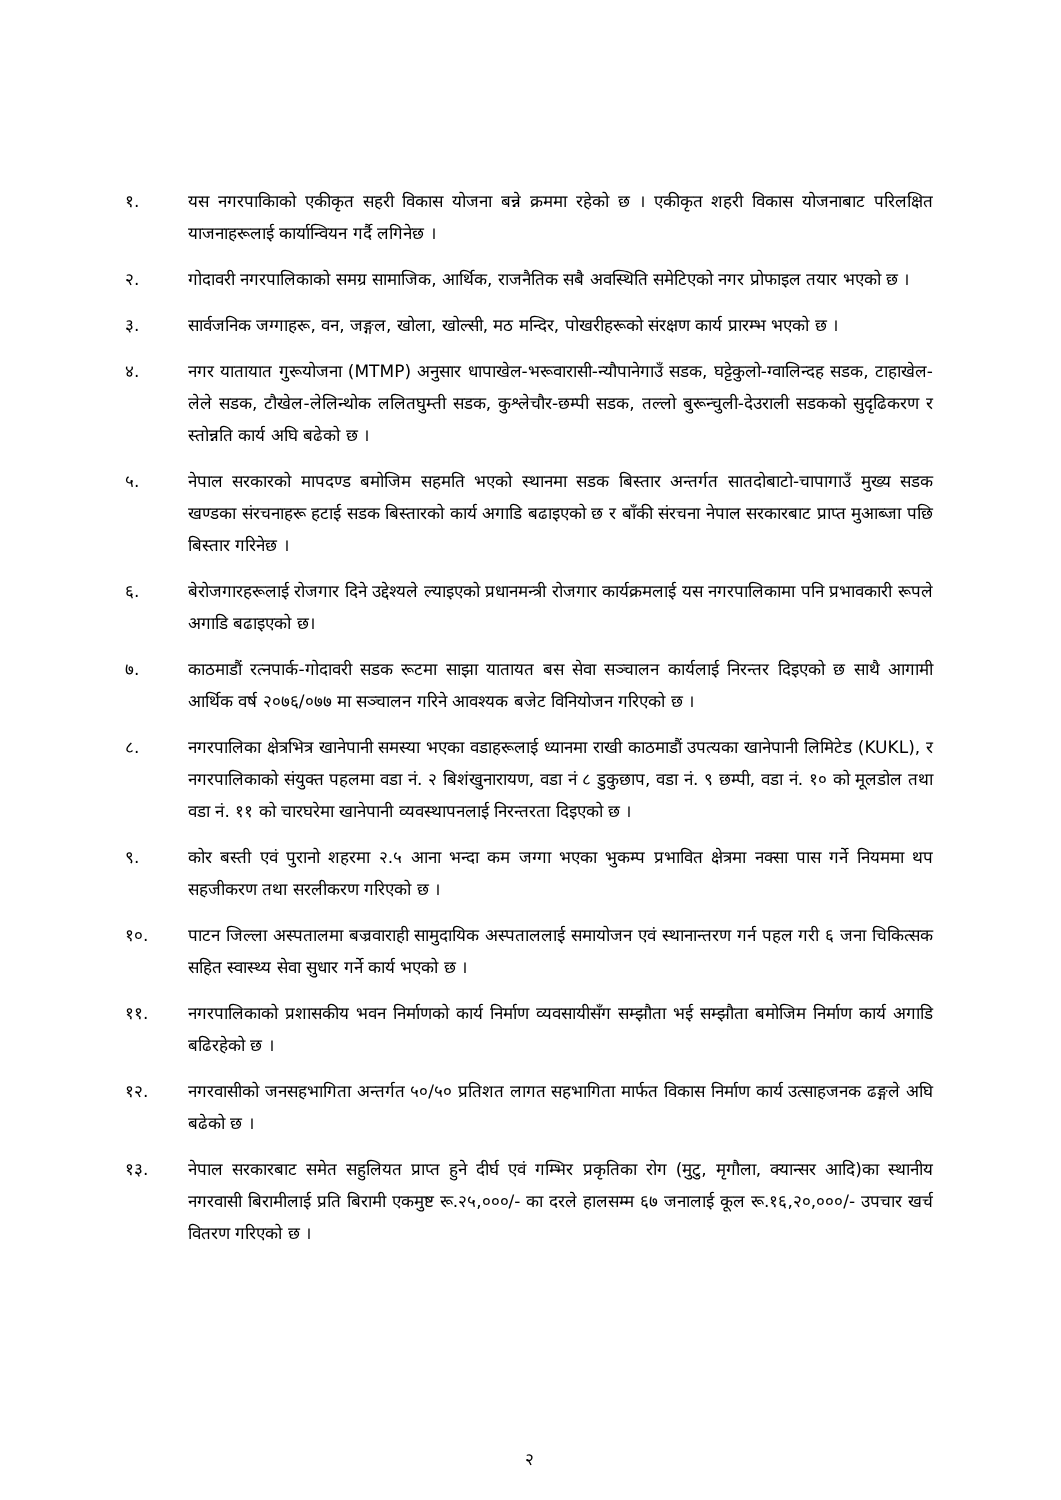१. यस नगरपाकिाको एकीकृत सहरी विकास योजना बन्ने क्रममा रहेको छ । एकीकृत शहरी विकास योजनाबाट परिलक्षित याजनाहरूलाई कार्यान्वियन गर्दै लगिनेछ ।
२. गोदावरी नगरपालिकाको समग्र सामाजिक, आर्थिक, राजनैतिक सबै अवस्थिति समेटिएको नगर प्रोफाइल तयार भएको छ ।
३. सार्वजनिक जग्गाहरू, वन, जङ्गल, खोला, खोल्सी, मठ मन्दिर, पोखरीहरूको संरक्षण कार्य प्रारम्भ भएको छ ।
४. नगर यातायात गुरूयोजना (MTMP) अनुसार धापाखेल-भरूवारासी-न्यौपानेगाउँ सडक, घट्टेकुलो-ग्वालिन्दह सडक, टाहाखेल-लेले सडक, टौखेल-लेलिन्थोक ललितघुम्ती सडक, कुश्लेचौर-छम्पी सडक, तल्लो बुरून्चुली-देउराली सडकको सुदृढिकरण र स्तोन्नति कार्य अघि बढेको छ ।
५. नेपाल सरकारको मापदण्ड बमोजिम सहमति भएको स्थानमा सडक बिस्तार अन्तर्गत सातदोबाटो-चापागाउँ मुख्य सडक खण्डका संरचनाहरू हटाई सडक बिस्तारको कार्य अगाडि बढाइएको छ र बाँकी संरचना नेपाल सरकारबाट प्राप्त मुआब्जा पछि बिस्तार गरिनेछ ।
६. बेरोजगारहरूलाई रोजगार दिने उद्देश्यले ल्याइएको प्रधानमन्त्री रोजगार कार्यक्रमलाई यस नगरपालिकामा पनि प्रभावकारी रूपले अगाडि बढाइएको छ।
७. काठमाडौं रत्नपार्क-गोदावरी सडक रूटमा साझा यातायत बस सेवा सञ्चालन कार्यलाई निरन्तर दिइएको छ साथै आगामी आर्थिक वर्ष २०७६/०७७ मा सञ्चालन गरिने आवश्यक बजेट विनियोजन गरिएको छ ।
८. नगरपालिका क्षेत्रभित्र खानेपानी समस्या भएका वडाहरूलाई ध्यानमा राखी काठमाडौं उपत्यका खानेपानी लिमिटेड (KUKL), र नगरपालिकाको संयुक्त पहलमा वडा नं. २ बिशंखुनारायण, वडा नं ८ डुकुछाप, वडा नं. ९ छम्पी, वडा नं. १० को मूलडोल तथा वडा नं. ११ को चारघरेमा खानेपानी व्यवस्थापनलाई निरन्तरता दिइएको छ ।
९. कोर बस्ती एवं पुरानो शहरमा २.५ आना भन्दा कम जग्गा भएका भुकम्प प्रभावित क्षेत्रमा नक्सा पास गर्ने नियममा थप सहजीकरण तथा सरलीकरण गरिएको छ ।
१०. पाटन जिल्ला अस्पतालमा बज्रवाराही सामुदायिक अस्पताललाई समायोजन एवं स्थानान्तरण गर्न पहल गरी ६ जना चिकित्सक सहित स्वास्थ्य सेवा सुधार गर्ने कार्य भएको छ ।
११. नगरपालिकाको प्रशासकीय भवन निर्माणको कार्य निर्माण व्यवसायीसँग सम्झौता भई सम्झौता बमोजिम निर्माण कार्य अगाडि बढिरहेको छ ।
१२. नगरवासीको जनसहभागिता अन्तर्गत ५०/५० प्रतिशत लागत सहभागिता मार्फत विकास निर्माण कार्य उत्साहजनक ढङ्गले अघि बढेको छ ।
१३. नेपाल सरकारबाट समेत सहुलियत प्राप्त हुने दीर्घ एवं गम्भिर प्रकृतिका रोग (मुटु, मृगौला, क्यान्सर आदि)का स्थानीय नगरवासी बिरामीलाई प्रति बिरामी एकमुष्ट रू.२५,०००/- का दरले हालसम्म ६७ जनालाई कूल रू.१६,२०,०००/- उपचार खर्च वितरण गरिएको छ ।
२